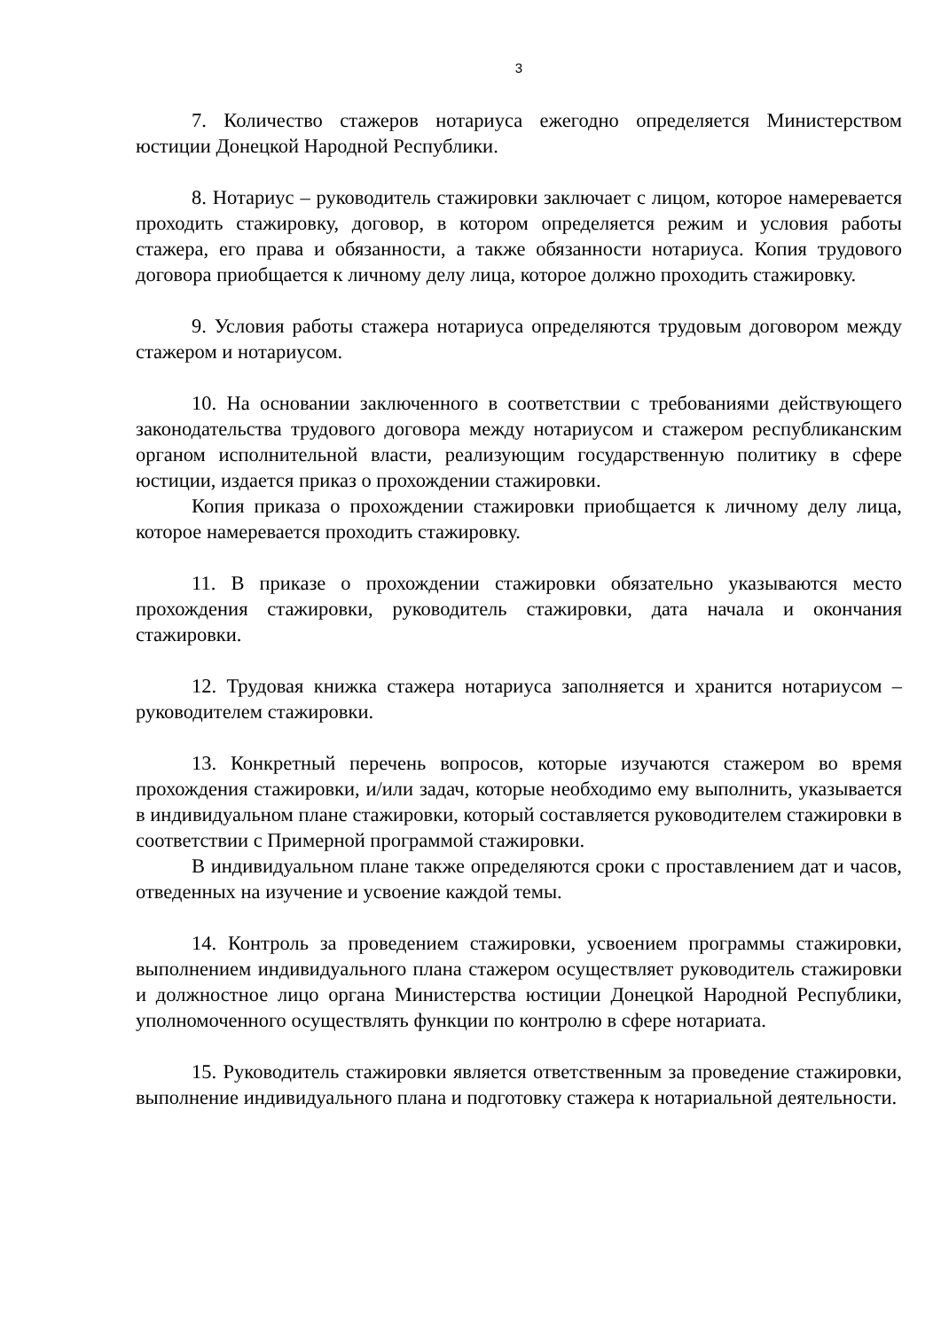3
7. Количество стажеров нотариуса ежегодно определяется Министерством юстиции Донецкой Народной Республики.
8. Нотариус – руководитель стажировки заключает с лицом, которое намеревается проходить стажировку, договор, в котором определяется режим и условия работы стажера, его права и обязанности, а также обязанности нотариуса. Копия трудового договора приобщается к личному делу лица, которое должно проходить стажировку.
9. Условия работы стажера нотариуса определяются трудовым договором между стажером и нотариусом.
10. На основании заключенного в соответствии с требованиями действующего законодательства трудового договора между нотариусом и стажером республиканским органом исполнительной власти, реализующим государственную политику в сфере юстиции, издается приказ о прохождении стажировки.
Копия приказа о прохождении стажировки приобщается к личному делу лица, которое намеревается проходить стажировку.
11. В приказе о прохождении стажировки обязательно указываются место прохождения стажировки, руководитель стажировки, дата начала и окончания стажировки.
12. Трудовая книжка стажера нотариуса заполняется и хранится нотариусом – руководителем стажировки.
13. Конкретный перечень вопросов, которые изучаются стажером во время прохождения стажировки, и/или задач, которые необходимо ему выполнить, указывается в индивидуальном плане стажировки, который составляется руководителем стажировки в соответствии с Примерной программой стажировки.
В индивидуальном плане также определяются сроки с проставлением дат и часов, отведенных на изучение и усвоение каждой темы.
14. Контроль за проведением стажировки, усвоением программы стажировки, выполнением индивидуального плана стажером осуществляет руководитель стажировки и должностное лицо органа Министерства юстиции Донецкой Народной Республики, уполномоченного осуществлять функции по контролю в сфере нотариата.
15. Руководитель стажировки является ответственным за проведение стажировки, выполнение индивидуального плана и подготовку стажера к нотариальной деятельности.